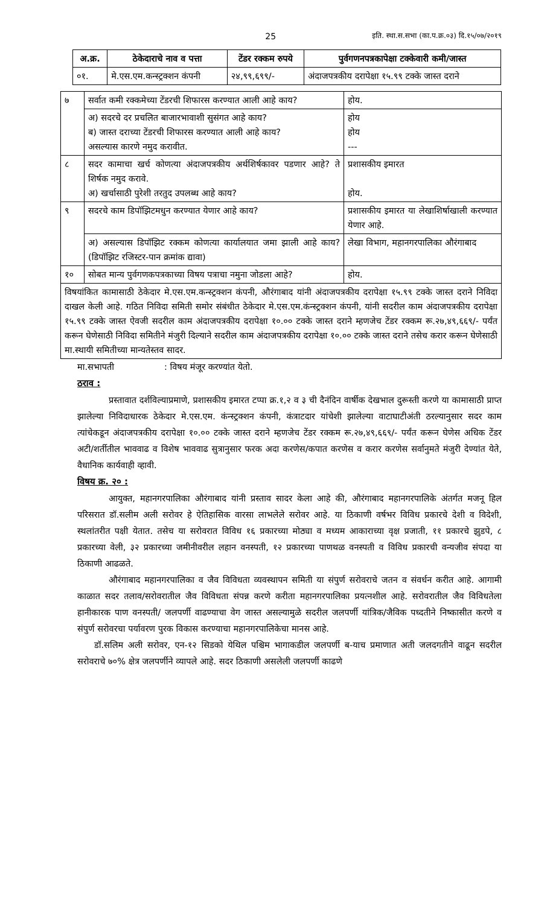25 इति. स्था.स.सभा (का.प.क्र.०३) दि.१५/०७/२०१९
| अ.क्र. | ठेकेदाराचे नाव व पत्ता | टेंडर रक्कम रुपये | पुर्वगणनपत्रकापेक्षा टक्केवारी कमी/जास्त |
| --- | --- | --- | --- |
| ०१. | मे.एस.एम.कन्स्ट्रक्शन कंपनी | २४,९९,६९९/- | अंदाजपत्रकीय दरापेक्षा १५.९९ टक्के जास्त दराने |
| ७ | सर्वात कमी रक्कमेच्या टेंडरची शिफारस करण्यात आली आहे काय? | होय. |
| | अ) सदरचे दर प्रचलित बाजारभावाशी सुसंगत आहे काय? ब) जास्त दराच्या टेंडरची शिफारस करण्यात आली आहे काय? असल्यास कारणे नमुद करावीत. | होय होय --- |
| ८ | सदर कामाचा खर्च कोणत्या अंदाजपत्रकीय अर्थशिर्षकावर पडणार आहे? ते शिर्षक नमुद करावे. अ) खर्चासाठी पुरेशी तरतुद उपलब्ध आहे काय? | प्रशासकीय इमारत होय. |
| ९ | सदरचे काम डिपॉझिटमधुन करण्यात येणार आहे काय? | प्रशासकीय इमारत या लेखाशिर्षाखाली करण्यात येणार आहे. |
| | अ) असल्यास डिपॉझिट रक्कम कोणत्या कार्यालयात जमा झाली आहे काय? (डिपॉझिट रजिस्टर-पान क्रमांक द्यावा) | लेखा विभाग, महानगरपालिका औरंगाबाद |
| १० | सोबत मान्य पुर्वगणकपत्रकाच्या विषय पत्राचा नमुना जोडला आहे? | होय. |
| विषयांकित कामासाठी ठेकेदार मे.एस.एम.कन्स्ट्रक्शन कंपनी, औरंगाबाद यांनी अंदाजपत्रकीय दरापेक्षा १५.९९ टक्के जास्त दराने निविदा दाखल केली आहे. गठित निविदा समिती समोर संबंधीत ठेकेदार मे.एस.एम.कंन्स्ट्रक्शन कंपनी, यांनी सदरील काम अंदाजपत्रकीय दरापेक्षा १५.९९ टक्के जास्त ऐवजी सदरील काम अंदाजपत्रकीय दरापेक्षा १०.०० टक्के जास्त दराने म्हणजेच टेंडर रक्कम रू.२७,४९,६६९/- पर्यंत करून घेणेसाठी निविदा समितीने मंजुरी दिल्याने सदरील काम अंदाजपत्रकीय दरापेक्षा १०.०० टक्के जास्त दराने तसेच करार करून घेणेसाठी मा.स्थायी समितीच्या मान्यतेस्तव सादर. | | |
मा.सभापती : विषय मंजूर करण्यांत येतो.
ठराव :
प्रस्तावात दर्शविल्याप्रमाणे, प्रशासकीय इमारत टप्पा क्र.१,२ व ३ ची दैनंदिन वार्षीक देखभाल दुरूस्ती करणे या कामासाठी प्राप्त झालेल्या निविदाधारक ठेकेदार मे.एस.एम. कंन्स्ट्रक्शन कंपनी, कंत्राटदार यांचेशी झालेल्या वाटाघाटीअंती ठरल्यानुसार सदर काम त्यांचेकडून अंदाजपत्रकीय दरापेक्षा १०.०० टक्के जास्त दराने म्हणजेच टेंडर रक्कम रू.२७,४९,६६९/- पर्यंत करून घेणेस अधिक टेंडर अटी/शर्तीतील भाववाढ व विशेष भाववाढ सुत्रानुसार फरक अदा करणेस/कपात करणेस व करार करणेस सर्वानुमते मंजुरी देण्यांत येते, वैधानिक कार्यवाही व्हावी.
विषय क्र. २० :
आयुक्त, महानगरपालिका औरंगाबाद यांनी प्रस्ताव सादर केला आहे की, औरंगाबाद महानगरपालिके अंतर्गत मजनू हिल परिसरात डॉ.सलीम अली सरोवर हे ऐतिहासिक वारसा लाभलेले सरोवर आहे. या ठिकाणी वर्षभर विविध प्रकारचे देशी व विदेशी, स्थलांतरीत पक्षी येतात. तसेच या सरोवरात विविध १६ प्रकारच्या मोठ्या व मध्यम आकाराच्या वृक्ष प्रजाती, ११ प्रकारचे झुडपे, ८ प्रकारच्या वेली, ३२ प्रकारच्या जमीनीवरील लहान वनस्पती, १२ प्रकारच्या पाणथळ वनस्पती व विविध प्रकारची वन्यजीव संपदा या ठिकाणी आढळते.
औरंगाबाद महानगरपालिका व जैव विविधता व्यवस्थापन समिती या संपुर्ण सरोवराचे जतन व संवर्धन करीत आहे. आगामी काळात सदर तलाव/सरोवरातील जैव विविधता संपन्न करणे करीता महानगरपालिका प्रयत्नशील आहे. सरोवरातील जैव विविधतेला हानीकारक पाण वनस्पती/ जलपर्णी वाढण्याचा वेग जास्त असल्यामुळे सदरील जलपर्णी यांत्रिक/जैविक पध्दतीने निष्कासीत करणे व संपुर्ण सरोवरचा पर्यावरण पुरक विकास करण्याचा महानगरपालिकेचा मानस आहे.
डॉ.सलिम अली सरोवर, एन-१२ सिडको येथिल पश्चिम भागाकडील जलपर्णी ब-याच प्रमाणात अती जलदगतीने वाढून सदरील सरोवराचे ७०% क्षेत्र जलपर्णीने व्यापले आहे. सदर ठिकाणी असलेली जलपर्णी काढणे